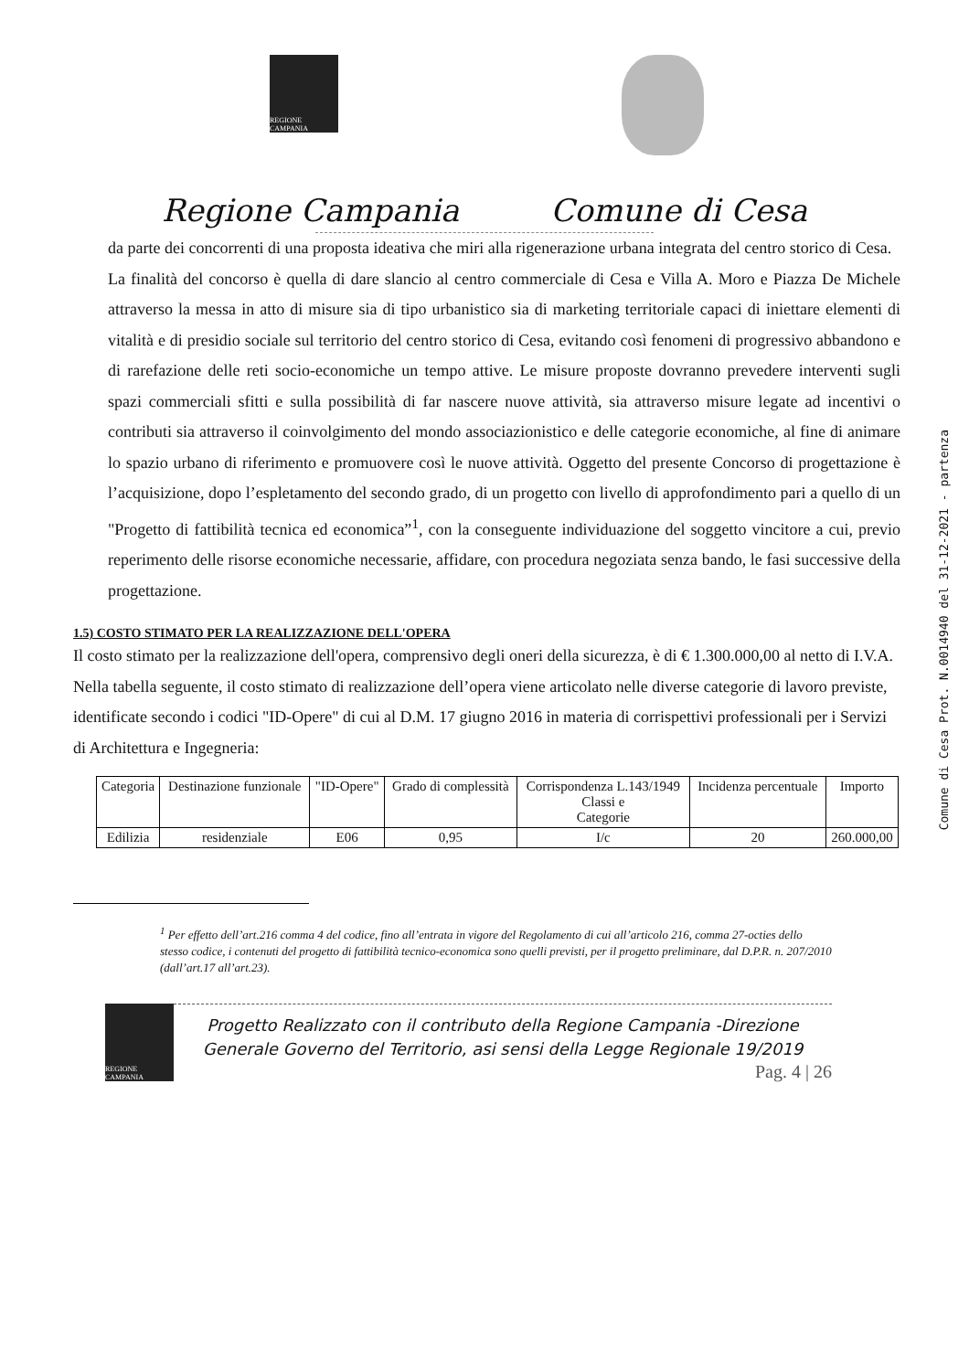REGIONE CAMPANIA
Regione Campania Comune di Cesa
da parte dei concorrenti di una proposta ideativa che miri alla rigenerazione urbana integrata del centro storico di Cesa.
La finalità del concorso è quella di dare slancio al centro commerciale di Cesa e Villa A. Moro e Piazza De Michele attraverso la messa in atto di misure sia di tipo urbanistico sia di marketing territoriale capaci di iniettare elementi di vitalità e di presidio sociale sul territorio del centro storico di Cesa, evitando così fenomeni di progressivo abbandono e di rarefazione delle reti socio-economiche un tempo attive. Le misure proposte dovranno prevedere interventi sugli spazi commerciali sfitti e sulla possibilità di far nascere nuove attività, sia attraverso misure legate ad incentivi o contributi sia attraverso il coinvolgimento del mondo associazionistico e delle categorie economiche, al fine di animare lo spazio urbano di riferimento e promuovere così le nuove attività. Oggetto del presente Concorso di progettazione è l’acquisizione, dopo l’espletamento del secondo grado, di un progetto con livello di approfondimento pari a quello di un "Progetto di fattibilità tecnica ed economica”<sup>1</sup>, con la conseguente individuazione del soggetto vincitore a cui, previo reperimento delle risorse economiche necessarie, affidare, con procedura negoziata senza bando, le fasi successive della progettazione.
1.5) COSTO STIMATO PER LA REALIZZAZIONE DELL'OPERA
Il costo stimato per la realizzazione dell'opera, comprensivo degli oneri della sicurezza, è di € 1.300.000,00 al netto di I.V.A.
Nella tabella seguente, il costo stimato di realizzazione dell’opera viene articolato nelle diverse categorie di lavoro previste, identificate secondo i codici "ID-Opere" di cui al D.M. 17 giugno 2016 in materia di corrispettivi professionali per i Servizi di Architettura e Ingegneria:
| Categoria | Destinazione funzionale | "ID-Opere" | Grado di complessità | Corrispondenza L.143/1949 Classi e Categorie | Incidenza percentuale | Importo |
| --- | --- | --- | --- | --- | --- | --- |
| Edilizia | residenziale | E06 | 0,95 | I/c | 20 | 260.000,00 |
<sup>1</sup> Per effetto dell’art.216 comma 4 del codice, fino all’entrata in vigore del Regolamento di cui all’articolo 216, comma 27-octies dello stesso codice, i contenuti del progetto di fattibilità tecnico-economica sono quelli previsti, per il progetto preliminare, dal D.P.R. n. 207/2010 (dall’art.17 all’art.23).
REGIONE CAMPANIA
Progetto Realizzato con il contributo della Regione Campania -Direzione Generale Governo del Territorio, asi sensi della Legge Regionale 19/2019
Pag. 4 | 26
Comune di Cesa Prot. N.0014940 del 31-12-2021 - partenza